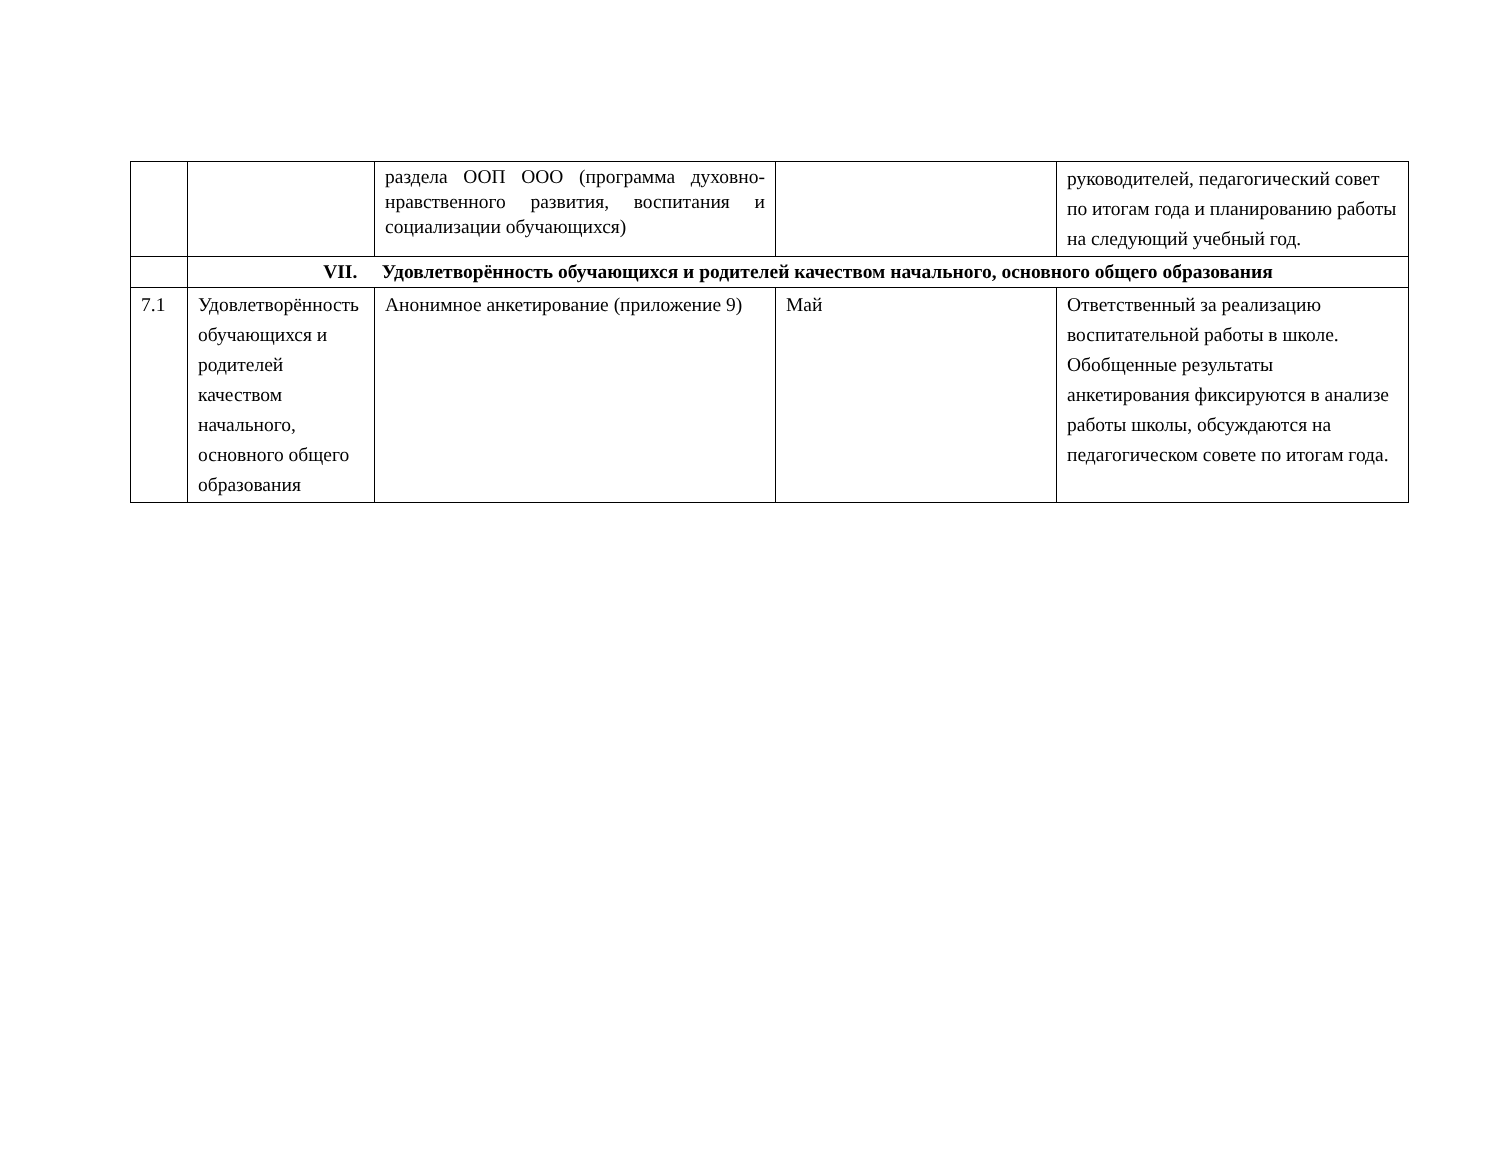| | | раздела ООП ООО (программа духовно-нравственного развития, воспитания и социализации обучающихся) | | руководителей, педагогический совет по итогам года и планированию работы на следующий учебный год. |
| | VII. Удовлетворённость обучающихся и родителей качеством начального, основного общего образования | | | |
| 7.1 | Удовлетворённость обучающихся и родителей качеством начального, основного общего образования | Анонимное анкетирование (приложение 9) | Май | Ответственный за реализацию воспитательной работы в школе. Обобщенные результаты анкетирования фиксируются в анализе работы школы, обсуждаются на педагогическом совете по итогам года. |